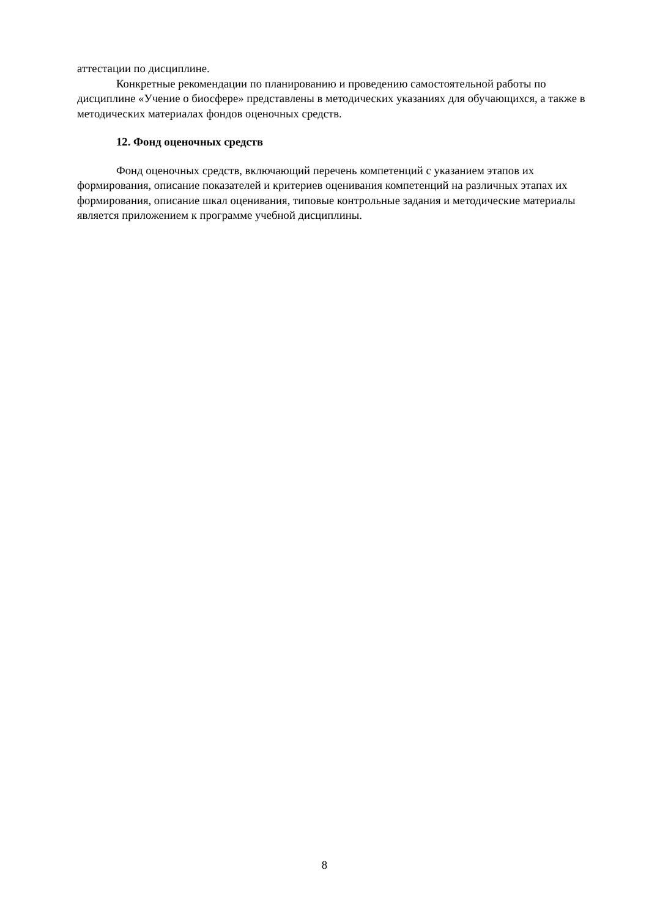аттестации по дисциплине.
Конкретные рекомендации по планированию и проведению самостоятельной работы по дисциплине «Учение о биосфере» представлены в методических указаниях для обучающихся, а также в методических материалах фондов оценочных средств.
12. Фонд оценочных средств
Фонд оценочных средств, включающий перечень компетенций с указанием этапов их формирования, описание показателей и критериев оценивания компетенций на различных этапах их формирования, описание шкал оценивания, типовые контрольные задания и методические материалы является приложением к программе учебной дисциплины.
8